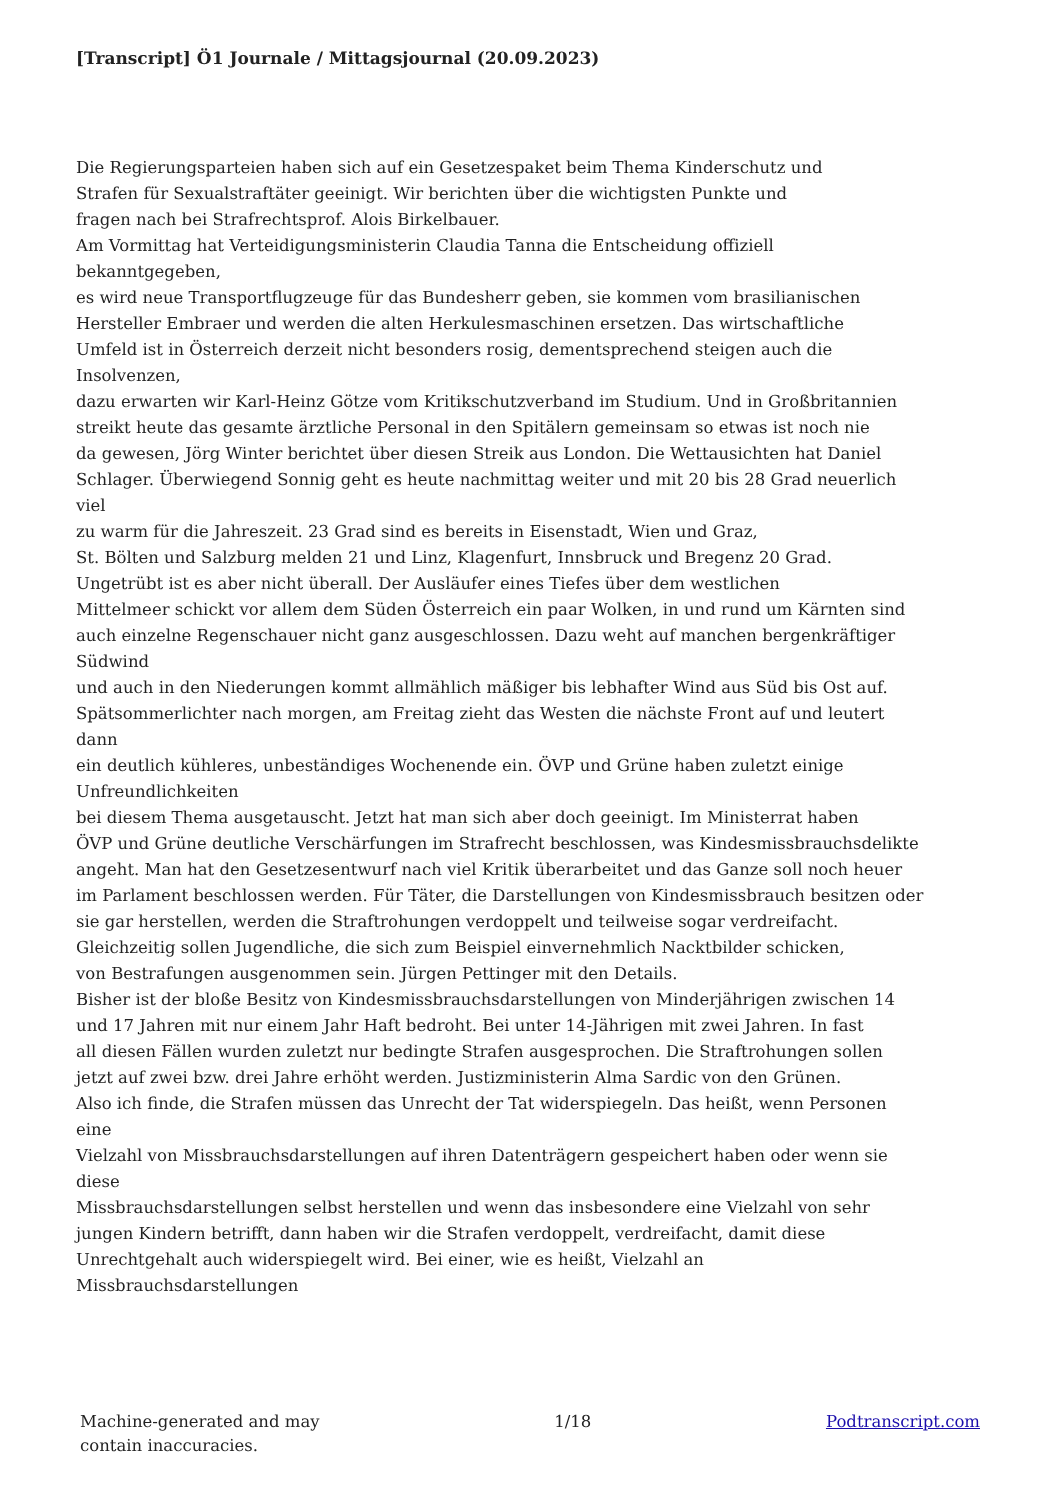[Transcript] Ö1 Journale / Mittagsjournal (20.09.2023)
Die Regierungsparteien haben sich auf ein Gesetzespaket beim Thema Kinderschutz und
Strafen für Sexualstraftäter geeinigt. Wir berichten über die wichtigsten Punkte und
fragen nach bei Strafrechtsprof. Alois Birkelbauer.
Am Vormittag hat Verteidigungsministerin Claudia Tanna die Entscheidung offiziell
bekanntgegeben,
es wird neue Transportflugzeuge für das Bundesherr geben, sie kommen vom brasilianischen
Hersteller Embraer und werden die alten Herkulesmaschinen ersetzen. Das wirtschaftliche
Umfeld ist in Österreich derzeit nicht besonders rosig, dementsprechend steigen auch die
Insolvenzen,
dazu erwarten wir Karl-Heinz Götze vom Kritikschutzverband im Studium. Und in Großbritannien
streikt heute das gesamte ärztliche Personal in den Spitälern gemeinsam so etwas ist noch nie
da gewesen, Jörg Winter berichtet über diesen Streik aus London. Die Wettausichten hat Daniel
Schlager. Überwiegend Sonnig geht es heute nachmittag weiter und mit 20 bis 28 Grad neuerlich
viel
zu warm für die Jahreszeit. 23 Grad sind es bereits in Eisenstadt, Wien und Graz,
St. Bölten und Salzburg melden 21 und Linz, Klagenfurt, Innsbruck und Bregenz 20 Grad.
Ungetrübt ist es aber nicht überall. Der Ausläufer eines Tiefes über dem westlichen
Mittelmeer schickt vor allem dem Süden Österreich ein paar Wolken, in und rund um Kärnten sind
auch einzelne Regenschauer nicht ganz ausgeschlossen. Dazu weht auf manchen bergenkräftiger
Südwind
und auch in den Niederungen kommt allmählich mäßiger bis lebhafter Wind aus Süd bis Ost auf.
Spätsommerlichter nach morgen, am Freitag zieht das Westen die nächste Front auf und leutert
dann
ein deutlich kühleres, unbeständiges Wochenende ein. ÖVP und Grüne haben zuletzt einige
Unfreundlichkeiten
bei diesem Thema ausgetauscht. Jetzt hat man sich aber doch geeinigt. Im Ministerrat haben
ÖVP und Grüne deutliche Verschärfungen im Strafrecht beschlossen, was Kindesmissbrauchsdelikte
angeht. Man hat den Gesetzesentwurf nach viel Kritik überarbeitet und das Ganze soll noch heuer
im Parlament beschlossen werden. Für Täter, die Darstellungen von Kindesmissbrauch besitzen oder
sie gar herstellen, werden die Straftrohungen verdoppelt und teilweise sogar verdreifacht.
Gleichzeitig sollen Jugendliche, die sich zum Beispiel einvernehmlich Nacktbilder schicken,
von Bestrafungen ausgenommen sein. Jürgen Pettinger mit den Details.
Bisher ist der bloße Besitz von Kindesmissbrauchsdarstellungen von Minderjährigen zwischen 14
und 17 Jahren mit nur einem Jahr Haft bedroht. Bei unter 14-Jährigen mit zwei Jahren. In fast
all diesen Fällen wurden zuletzt nur bedingte Strafen ausgesprochen. Die Straftrohungen sollen
jetzt auf zwei bzw. drei Jahre erhöht werden. Justizministerin Alma Sardic von den Grünen.
Also ich finde, die Strafen müssen das Unrecht der Tat widerspiegeln. Das heißt, wenn Personen
eine
Vielzahl von Missbrauchsdarstellungen auf ihren Datenträgern gespeichert haben oder wenn sie
diese
Missbrauchsdarstellungen selbst herstellen und wenn das insbesondere eine Vielzahl von sehr
jungen Kindern betrifft, dann haben wir die Strafen verdoppelt, verdreifacht, damit diese
Unrechtgehalt auch widerspiegelt wird. Bei einer, wie es heißt, Vielzahl an
Missbrauchsdarstellungen
Machine-generated and may
contain inaccuracies.
1/18 Podtranscript.com